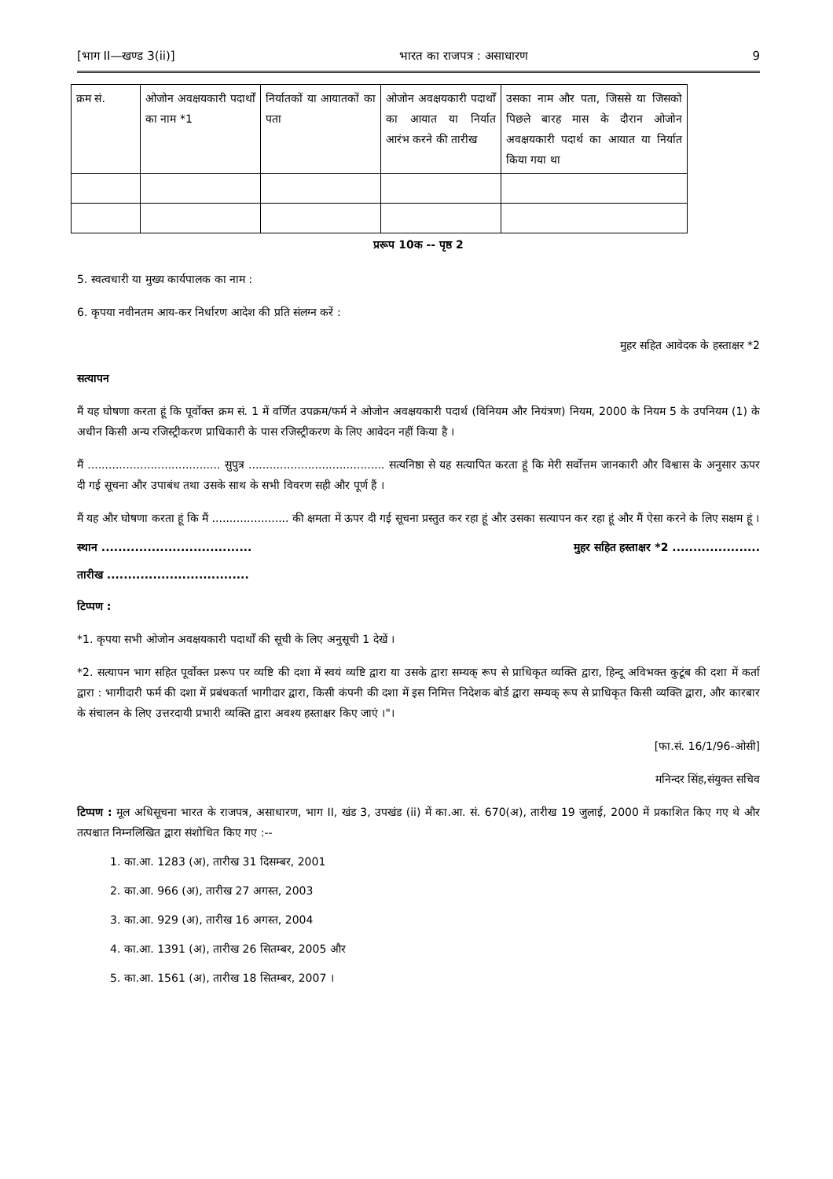[भाग II—खण्ड 3(ii)] भारत का राजपत्र : असाधारण 9
| क्रम सं. | ओजोन अवक्षयकारी पदार्थों का नाम *1 | निर्यातकों या आयातकों का पता | ओजोन अवक्षयकारी पदार्थों का आयात या निर्यात आरंभ करने की तारीख | उसका नाम और पता, जिससे या जिसको पिछले बारह मास के दौरान ओजोन अवक्षयकारी पदार्थ का आयात या निर्यात किया गया था |
प्ररूप 10क -- पृष्ठ 2
5. स्वत्वधारी या मुख्य कार्यपालक का नाम :
6. कृपया नवीनतम आय-कर निर्धारण आदेश की प्रति संलग्न करें :
मुहर सहित आवेदक के हस्ताक्षर *2
सत्यापन
मैं यह घोषणा करता हूं कि पूर्वोक्त क्रम सं. 1 में वर्णित उपक्रम/फर्म ने ओजोन अवक्षयकारी पदार्थ (विनियम और नियंत्रण) नियम, 2000 के नियम 5 के उपनियम (1) के अधीन किसी अन्य रजिस्ट्रीकरण प्राधिकारी के पास रजिस्ट्रीकरण के लिए आवेदन नहीं किया है ।
मैं ...................................... सुपुत्र ....................................... सत्यनिष्ठा से यह सत्यापित करता हूं कि मेरी सर्वोत्तम जानकारी और विश्वास के अनुसार ऊपर दी गई सूचना और उपाबंध तथा उसके साथ के सभी विवरण सही और पूर्ण हैं ।
मैं यह और घोषणा करता हूं कि मैं ...................... की क्षमता में ऊपर दी गई सूचना प्रस्तुत कर रहा हूं और उसका सत्यापन कर रहा हूं और मैं ऐसा करने के लिए सक्षम हूं ।
स्थान .................................... मुहर सहित हस्ताक्षर *2 .....................
तारीख ..................................
टिप्पण :
*1. कृपया सभी ओजोन अवक्षयकारी पदार्थों की सूची के लिए अनुसूची 1 देखें ।
*2. सत्यापन भाग सहित पूर्वोक्त प्ररूप पर व्यष्टि की दशा में स्वयं व्यष्टि द्वारा या उसके द्वारा सम्यक् रूप से प्राधिकृत व्यक्ति द्वारा, हिन्दू अविभक्त कुटूंब की दशा में कर्ता द्वारा : भागीदारी फर्म की दशा में प्रबंधकर्ता भागीदार द्वारा, किसी कंपनी की दशा में इस निमित्त निदेशक बोर्ड द्वारा सम्यक् रूप से प्राधिकृत किसी व्यक्ति द्वारा, और कारबार के संचालन के लिए उत्तरदायी प्रभारी व्यक्ति द्वारा अवश्य हस्ताक्षर किए जाएं ।"।
[फा.सं. 16/1/96-ओसी]
मनिन्दर सिंह,संयुक्त सचिव
टिप्पण : मूल अधिसूचना भारत के राजपत्र, असाधारण, भाग II, खंड 3, उपखंड (ii) में का.आ. सं. 670(अ), तारीख 19 जुलाई, 2000 में प्रकाशित किए गए थे और तत्पश्चात निम्नलिखित द्वारा संशोधित किए गए :--
1. का.आ. 1283 (अ), तारीख 31 दिसम्बर, 2001
2. का.आ. 966 (अ), तारीख 27 अगस्त, 2003
3. का.आ. 929 (अ), तारीख 16 अगस्त, 2004
4. का.आ. 1391 (अ), तारीख 26 सितम्बर, 2005 और
5. का.आ. 1561 (अ), तारीख 18 सितम्बर, 2007 ।